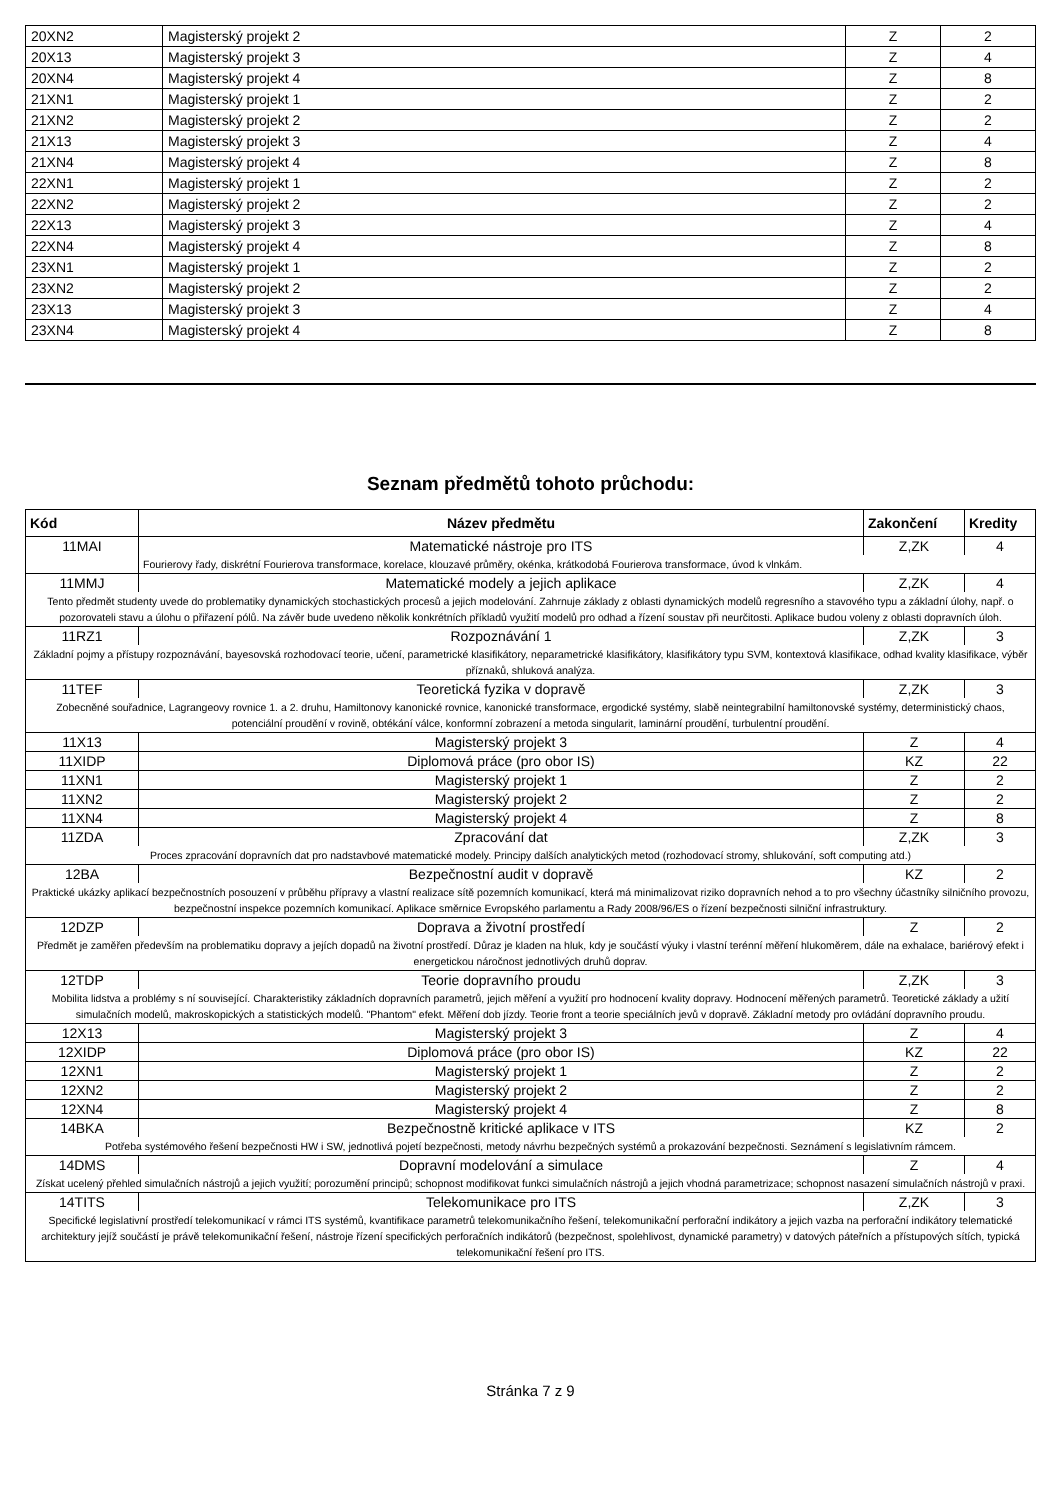| 20XN2 | Magisterský projekt 2 | Z | 2 |
| 20X13 | Magisterský projekt 3 | Z | 4 |
| 20XN4 | Magisterský projekt 4 | Z | 8 |
| 21XN1 | Magisterský projekt 1 | Z | 2 |
| 21XN2 | Magisterský projekt 2 | Z | 2 |
| 21X13 | Magisterský projekt 3 | Z | 4 |
| 21XN4 | Magisterský projekt 4 | Z | 8 |
| 22XN1 | Magisterský projekt 1 | Z | 2 |
| 22XN2 | Magisterský projekt 2 | Z | 2 |
| 22X13 | Magisterský projekt 3 | Z | 4 |
| 22XN4 | Magisterský projekt 4 | Z | 8 |
| 23XN1 | Magisterský projekt 1 | Z | 2 |
| 23XN2 | Magisterský projekt 2 | Z | 2 |
| 23X13 | Magisterský projekt 3 | Z | 4 |
| 23XN4 | Magisterský projekt 4 | Z | 8 |
Seznam předmětů tohoto průchodu:
| Kód | Název předmětu | Zakončení | Kredity |
| --- | --- | --- | --- |
| 11MAI | Matematické nástroje pro ITS | Z,ZK | 4 |
| | Fourierovy řady, diskrétní Fourierova transformace, korelace, klouzavé průměry, okénka, krátkodobá Fourierova transformace, úvod k vlnkám. | | |
| 11MMJ | Matematické modely a jejich aplikace | Z,ZK | 4 |
| Tento předmět studenty uvede do problematiky dynamických stochastických procesů a jejich modelování. Zahrnuje základy z oblasti dynamických modelů regresního a stavového typu a základní úlohy, např. o pozorovateli stavu a úlohu o přiřazení pólů. Na závěr bude uvedeno několik konkrétních příkladů využití modelů pro odhad a řízení soustav při neurčitosti. Aplikace budou voleny z oblasti dopravních úloh. | | | |
| 11RZ1 | Rozpoznávání 1 | Z,ZK | 3 |
| Základní pojmy a přístupy rozpoznávání, bayesovská rozhodovací teorie, učení, parametrické klasifikátory, neparametrické klasifikátory, klasifikátory typu SVM, kontextová klasifikace, odhad kvality klasifikace, výběr příznaků, shluková analýza. | | | |
| 11TEF | Teoretická fyzika v dopravě | Z,ZK | 3 |
| Zobecněné souřadnice, Lagrangeovy rovnice 1. a 2. druhu, Hamiltonovy kanonické rovnice, kanonické transformace, ergodické systémy, slabě neintegrabilní hamiltonovské systémy, deterministický chaos, potenciální proudění v rovině, obtékání válce, konformní zobrazení a metoda singularit, laminární proudění, turbulentní proudění. | | | |
| 11X13 | Magisterský projekt 3 | Z | 4 |
| 11XIDP | Diplomová práce (pro obor IS) | KZ | 22 |
| 11XN1 | Magisterský projekt 1 | Z | 2 |
| 11XN2 | Magisterský projekt 2 | Z | 2 |
| 11XN4 | Magisterský projekt 4 | Z | 8 |
| 11ZDA | Zpracování dat | Z,ZK | 3 |
| Proces zpracování dopravních dat pro nadstavbové matematické modely. Principy dalších analytických metod (rozhodovací stromy, shlukování, soft computing atd.) | | | |
| 12BA | Bezpečnostní audit v dopravě | KZ | 2 |
| Praktické ukázky aplikací bezpečnostních posouzení v průběhu přípravy a vlastní realizace sítě pozemních komunikací, která má minimalizovat riziko dopravních nehod a to pro všechny účastníky silničního provozu, bezpečnostní inspekce pozemních komunikací. Aplikace směrnice Evropského parlamentu a Rady 2008/96/ES o řízení bezpečnosti silniční infrastruktury. | | | |
| 12DZP | Doprava a životní prostředí | Z | 2 |
| Předmět je zaměřen především na problematiku dopravy a jejích dopadů na životní prostředí. Důraz je kladen na hluk, kdy je součástí výuky i vlastní terénní měření hlukoměrem, dále na exhalace, bariérový efekt i energetickou náročnost jednotlivých druhů doprav. | | | |
| 12TDP | Teorie dopravního proudu | Z,ZK | 3 |
| Mobilita lidstva a problémy s ní související. Charakteristiky základních dopravních parametrů, jejich měření a využití pro hodnocení kvality dopravy. Hodnocení měřených parametrů. Teoretické základy a užití simulačních modelů, makroskopických a statistických modelů. "Phantom" efekt. Měření dob jízdy. Teorie front a teorie speciálních jevů v dopravě. Základní metody pro ovládání dopravního proudu. | | | |
| 12X13 | Magisterský projekt 3 | Z | 4 |
| 12XIDP | Diplomová práce (pro obor IS) | KZ | 22 |
| 12XN1 | Magisterský projekt 1 | Z | 2 |
| 12XN2 | Magisterský projekt 2 | Z | 2 |
| 12XN4 | Magisterský projekt 4 | Z | 8 |
| 14BKA | Bezpečnostně kritické aplikace v ITS | KZ | 2 |
| Potřeba systémového řešení bezpečnosti HW i SW, jednotlivá pojetí bezpečnosti, metody návrhu bezpečných systémů a prokazování bezpečnosti. Seznámení s legislativním rámcem. | | | |
| 14DMS | Dopravní modelování a simulace | Z | 4 |
| Získat ucelený přehled simulačních nástrojů a jejich využití; porozumění principů; schopnost modifikovat funkci simulačních nástrojů a jejich vhodná parametrizace; schopnost nasazení simulačních nástrojů v praxi. | | | |
| 14TITS | Telekomunikace pro ITS | Z,ZK | 3 |
| Specifické legislativní prostředí telekomunikací v rámci ITS systémů, kvantifikace parametrů telekomunikačního řešení, telekomunikační perforační indikátory a jejich vazba na perforační indikátory telematické architektury jejíž součástí je právě telekomunikační řešení, nástroje řízení specifických perforačních indikátorů (bezpečnost, spolehlivost, dynamické parametry) v datových páteřních a přístupových sítích, typická telekomunikační řešení pro ITS. | | | |
Stránka 7 z 9